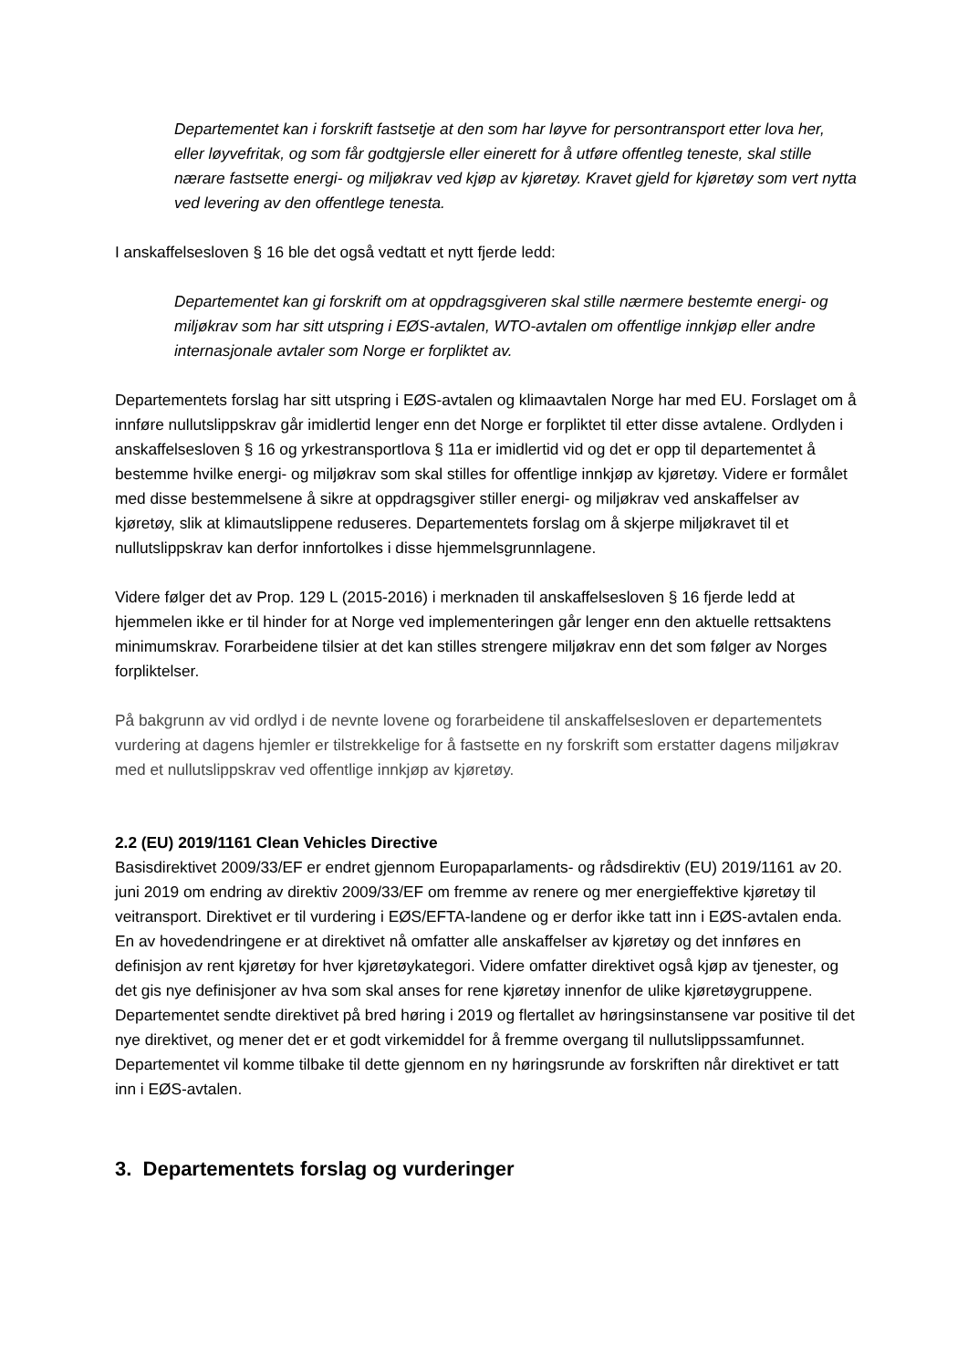Departementet kan i forskrift fastsetje at den som har løyve for persontransport etter lova her, eller løyvefritak, og som får godtgjersle eller einerett for å utføre offentleg teneste, skal stille nærare fastsette energi- og miljøkrav ved kjøp av kjøretøy. Kravet gjeld for kjøretøy som vert nytta ved levering av den offentlege tenesta.
I anskaffelsesloven § 16 ble det også vedtatt et nytt fjerde ledd:
Departementet kan gi forskrift om at oppdragsgiveren skal stille nærmere bestemte energi- og miljøkrav som har sitt utspring i EØS-avtalen, WTO-avtalen om offentlige innkjøp eller andre internasjonale avtaler som Norge er forpliktet av.
Departementets forslag har sitt utspring i EØS-avtalen og klimaavtalen Norge har med EU. Forslaget om å innføre nullutslippskrav går imidlertid lenger enn det Norge er forpliktet til etter disse avtalene. Ordlyden i anskaffelsesloven § 16 og yrkestransportlova § 11a er imidlertid vid og det er opp til departementet å bestemme hvilke energi- og miljøkrav som skal stilles for offentlige innkjøp av kjøretøy. Videre er formålet med disse bestemmelsene å sikre at oppdragsgiver stiller energi- og miljøkrav ved anskaffelser av kjøretøy, slik at klimautslippene reduseres. Departementets forslag om å skjerpe miljøkravet til et nullutslippskrav kan derfor innfortolkes i disse hjemmelsgrunnlagene.
Videre følger det av Prop. 129 L (2015-2016) i merknaden til anskaffelsesloven § 16 fjerde ledd at hjemmelen ikke er til hinder for at Norge ved implementeringen går lenger enn den aktuelle rettsaktens minimumskrav. Forarbeidene tilsier at det kan stilles strengere miljøkrav enn det som følger av Norges forpliktelser.
På bakgrunn av vid ordlyd i de nevnte lovene og forarbeidene til anskaffelsesloven er departementets vurdering at dagens hjemler er tilstrekkelige for å fastsette en ny forskrift som erstatter dagens miljøkrav med et nullutslippskrav ved offentlige innkjøp av kjøretøy.
2.2 (EU) 2019/1161 Clean Vehicles Directive
Basisdirektivet 2009/33/EF er endret gjennom Europaparlaments- og rådsdirektiv (EU) 2019/1161 av 20. juni 2019 om endring av direktiv 2009/33/EF om fremme av renere og mer energieffektive kjøretøy til veitransport. Direktivet er til vurdering i EØS/EFTA-landene og er derfor ikke tatt inn i EØS-avtalen enda. En av hovedendringene er at direktivet nå omfatter alle anskaffelser av kjøretøy og det innføres en definisjon av rent kjøretøy for hver kjøretøykategori. Videre omfatter direktivet også kjøp av tjenester, og det gis nye definisjoner av hva som skal anses for rene kjøretøy innenfor de ulike kjøretøygruppene. Departementet sendte direktivet på bred høring i 2019 og flertallet av høringsinstansene var positive til det nye direktivet, og mener det er et godt virkemiddel for å fremme overgang til nullutslippssamfunnet. Departementet vil komme tilbake til dette gjennom en ny høringsrunde av forskriften når direktivet er tatt inn i EØS-avtalen.
3. Departementets forslag og vurderinger